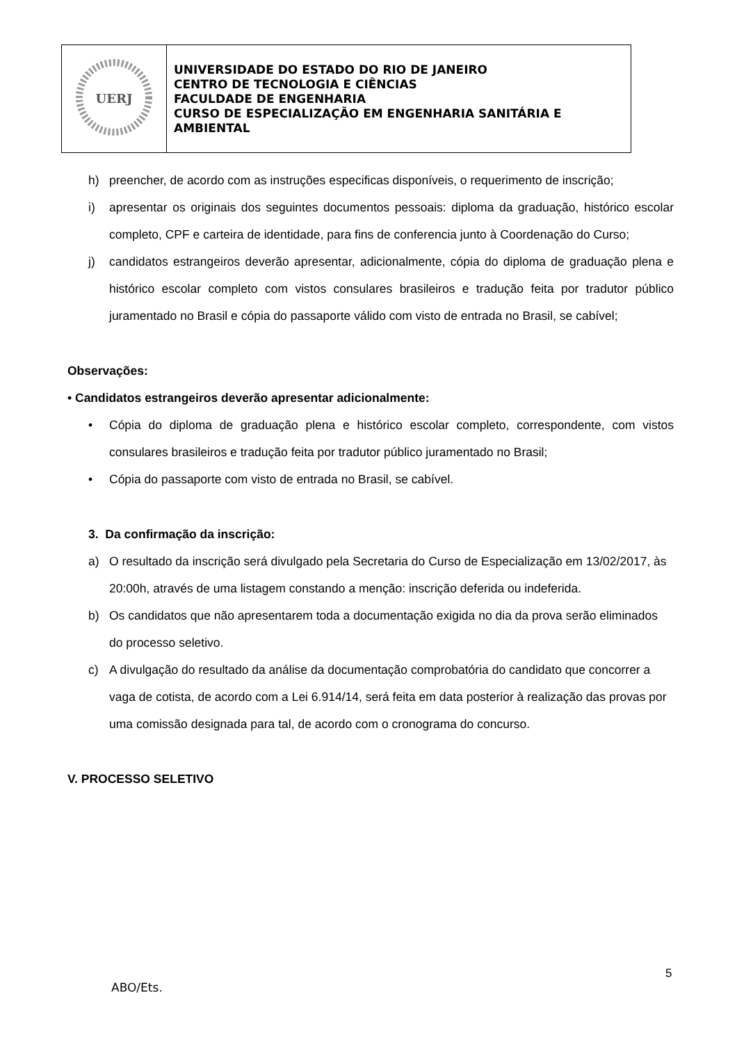| UERJ | UNIVERSIDADE DO ESTADO DO RIO DE JANEIRO CENTRO DE TECNOLOGIA E CIÊNCIAS FACULDADE DE ENGENHARIA CURSO DE ESPECIALIZAÇÃO EM ENGENHARIA SANITÁRIA E AMBIENTAL |
h) preencher, de acordo com as instruções especificas disponíveis, o requerimento de inscrição;
i) apresentar os originais dos seguintes documentos pessoais: diploma da graduação, histórico escolar completo, CPF e carteira de identidade, para fins de conferencia junto à Coordenação do Curso;
j) candidatos estrangeiros deverão apresentar, adicionalmente, cópia do diploma de graduação plena e histórico escolar completo com vistos consulares brasileiros e tradução feita por tradutor público juramentado no Brasil e cópia do passaporte válido com visto de entrada no Brasil, se cabível;
Observações:
• Candidatos estrangeiros deverão apresentar adicionalmente:
• Cópia do diploma de graduação plena e histórico escolar completo, correspondente, com vistos consulares brasileiros e tradução feita por tradutor público juramentado no Brasil;
• Cópia do passaporte com visto de entrada no Brasil, se cabível.
3. Da confirmação da inscrição:
a) O resultado da inscrição será divulgado pela Secretaria do Curso de Especialização em 13/02/2017, às 20:00h, através de uma listagem constando a menção: inscrição deferida ou indeferida.
b) Os candidatos que não apresentarem toda a documentação exigida no dia da prova serão eliminados do processo seletivo.
c) A divulgação do resultado da análise da documentação comprobatória do candidato que concorrer a vaga de cotista, de acordo com a Lei 6.914/14, será feita em data posterior à realização das provas por uma comissão designada para tal, de acordo com o cronograma do concurso.
V. PROCESSO SELETIVO
5
ABO/Ets.